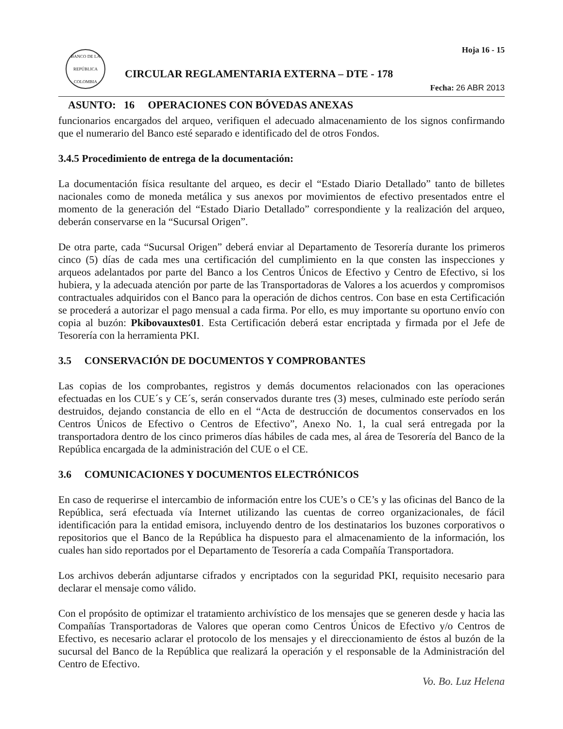BANCO DE LA REPÚBLICA COLOMBIA
CIRCULAR REGLAMENTARIA EXTERNA – DTE - 178
Hoja 16 - 15
Fecha: 26 ABR 2013
ASUNTO: 16 OPERACIONES CON BÓVEDAS ANEXAS
funcionarios encargados del arqueo, verifiquen el adecuado almacenamiento de los signos confirmando que el numerario del Banco esté separado e identificado del de otros Fondos.
3.4.5 Procedimiento de entrega de la documentación:
La documentación física resultante del arqueo, es decir el “Estado Diario Detallado” tanto de billetes nacionales como de moneda metálica y sus anexos por movimientos de efectivo presentados entre el momento de la generación del “Estado Diario Detallado” correspondiente y la realización del arqueo, deberán conservarse en la “Sucursal Origen”.
De otra parte, cada “Sucursal Origen” deberá enviar al Departamento de Tesorería durante los primeros cinco (5) días de cada mes una certificación del cumplimiento en la que consten las inspecciones y arqueos adelantados por parte del Banco a los Centros Únicos de Efectivo y Centro de Efectivo, si los hubiera, y la adecuada atención por parte de las Transportadoras de Valores a los acuerdos y compromisos contractuales adquiridos con el Banco para la operación de dichos centros. Con base en esta Certificación se procederá a autorizar el pago mensual a cada firma. Por ello, es muy importante su oportuno envío con copia al buzón: Pkibovauxtes01. Esta Certificación deberá estar encriptada y firmada por el Jefe de Tesorería con la herramienta PKI.
3.5 CONSERVACIÓN DE DOCUMENTOS Y COMPROBANTES
Las copias de los comprobantes, registros y demás documentos relacionados con las operaciones efectuadas en los CUE´s y CE´s, serán conservados durante tres (3) meses, culminado este período serán destruidos, dejando constancia de ello en el “Acta de destrucción de documentos conservados en los Centros Únicos de Efectivo o Centros de Efectivo”, Anexo No. 1, la cual será entregada por la transportadora dentro de los cinco primeros días hábiles de cada mes, al área de Tesorería del Banco de la República encargada de la administración del CUE o el CE.
3.6 COMUNICACIONES Y DOCUMENTOS ELECTRÓNICOS
En caso de requerirse el intercambio de información entre los CUE’s o CE’s y las oficinas del Banco de la República, será efectuada vía Internet utilizando las cuentas de correo organizacionales, de fácil identificación para la entidad emisora, incluyendo dentro de los destinatarios los buzones corporativos o repositorios que el Banco de la República ha dispuesto para el almacenamiento de la información, los cuales han sido reportados por el Departamento de Tesorería a cada Compañía Transportadora.
Los archivos deberán adjuntarse cifrados y encriptados con la seguridad PKI, requisito necesario para declarar el mensaje como válido.
Con el propósito de optimizar el tratamiento archivístico de los mensajes que se generen desde y hacia las Compañías Transportadoras de Valores que operan como Centros Únicos de Efectivo y/o Centros de Efectivo, es necesario aclarar el protocolo de los mensajes y el direccionamiento de éstos al buzón de la sucursal del Banco de la República que realizará la operación y el responsable de la Administración del Centro de Efectivo.
Vo. Bo. Luz Helena